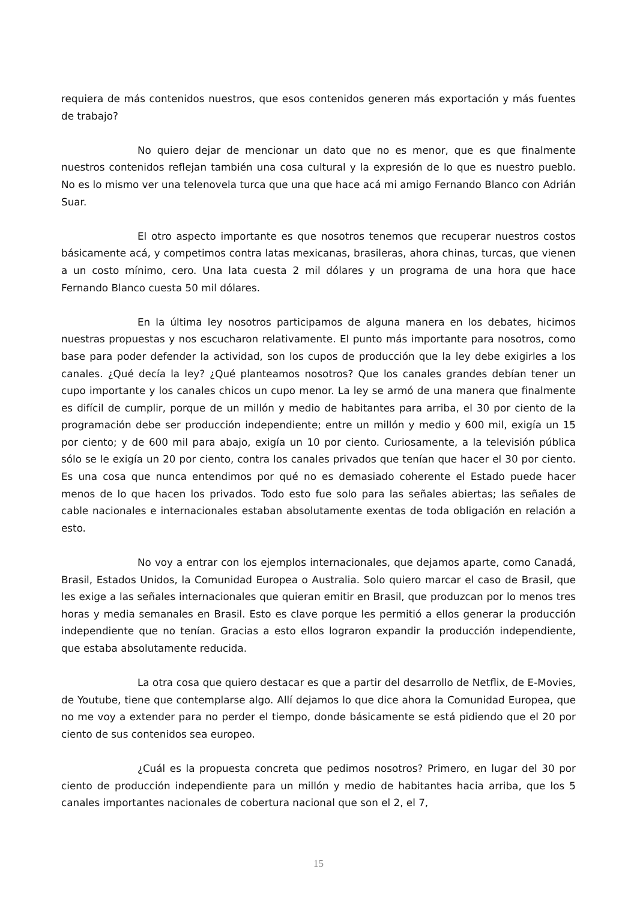requiera de más contenidos nuestros, que esos contenidos generen más exportación y más fuentes de trabajo?
No quiero dejar de mencionar un dato que no es menor, que es que finalmente nuestros contenidos reflejan también una cosa cultural y la expresión de lo que es nuestro pueblo. No es lo mismo ver una telenovela turca que una que hace acá mi amigo Fernando Blanco con Adrián Suar.
El otro aspecto importante es que nosotros tenemos que recuperar nuestros costos básicamente acá, y competimos contra latas mexicanas, brasileras, ahora chinas, turcas, que vienen a un costo mínimo, cero. Una lata cuesta 2 mil dólares y un programa de una hora que hace Fernando Blanco cuesta 50 mil dólares.
En la última ley nosotros participamos de alguna manera en los debates, hicimos nuestras propuestas y nos escucharon relativamente. El punto más importante para nosotros, como base para poder defender la actividad, son los cupos de producción que la ley debe exigirles a los canales. ¿Qué decía la ley? ¿Qué planteamos nosotros? Que los canales grandes debían tener un cupo importante y los canales chicos un cupo menor. La ley se armó de una manera que finalmente es difícil de cumplir, porque de un millón y medio de habitantes para arriba, el 30 por ciento de la programación debe ser producción independiente; entre un millón y medio y 600 mil, exigía un 15 por ciento; y de 600 mil para abajo, exigía un 10 por ciento. Curiosamente, a la televisión pública sólo se le exigía un 20 por ciento, contra los canales privados que tenían que hacer el 30 por ciento. Es una cosa que nunca entendimos por qué no es demasiado coherente el Estado puede hacer menos de lo que hacen los privados. Todo esto fue solo para las señales abiertas; las señales de cable nacionales e internacionales estaban absolutamente exentas de toda obligación en relación a esto.
No voy a entrar con los ejemplos internacionales, que dejamos aparte, como Canadá, Brasil, Estados Unidos, la Comunidad Europea o Australia. Solo quiero marcar el caso de Brasil, que les exige a las señales internacionales que quieran emitir en Brasil, que produzcan por lo menos tres horas y media semanales en Brasil. Esto es clave porque les permitió a ellos generar la producción independiente que no tenían. Gracias a esto ellos lograron expandir la producción independiente, que estaba absolutamente reducida.
La otra cosa que quiero destacar es que a partir del desarrollo de Netflix, de E-Movies, de Youtube, tiene que contemplarse algo. Allí dejamos lo que dice ahora la Comunidad Europea, que no me voy a extender para no perder el tiempo, donde básicamente se está pidiendo que el 20 por ciento de sus contenidos sea europeo.
¿Cuál es la propuesta concreta que pedimos nosotros? Primero, en lugar del 30 por ciento de producción independiente para un millón y medio de habitantes hacia arriba, que los 5 canales importantes nacionales de cobertura nacional que son el 2, el 7,
15